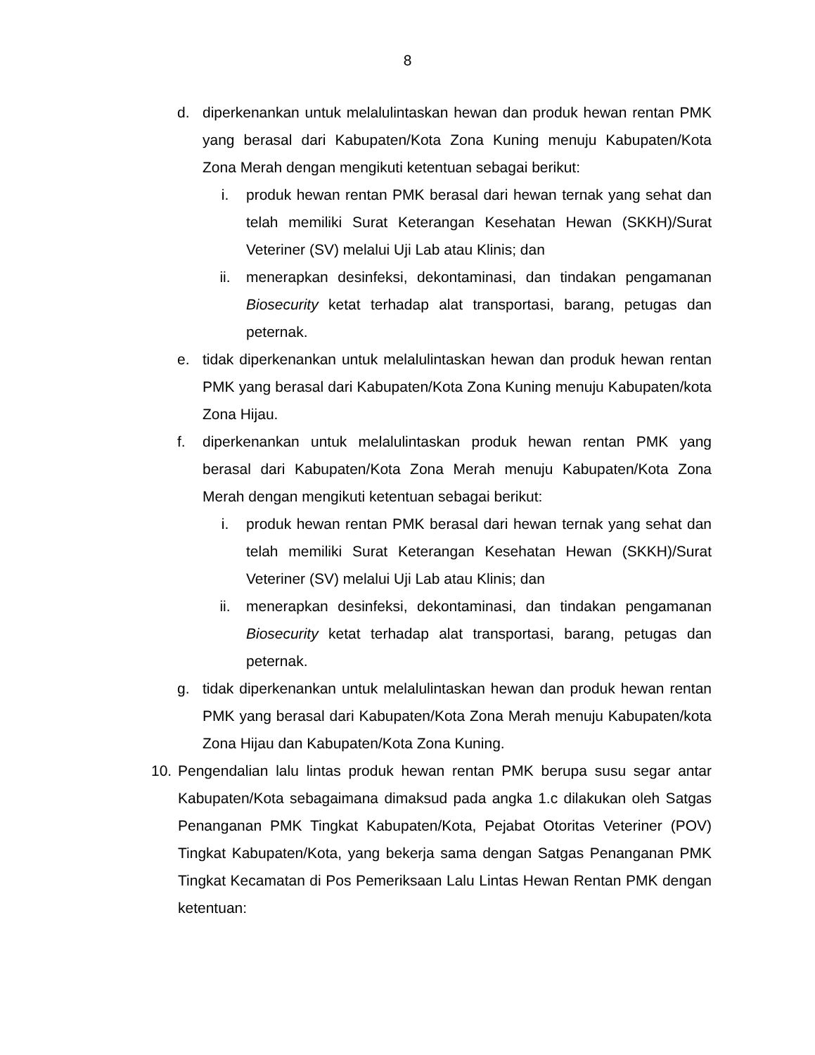8
d. diperkenankan untuk melalulintaskan hewan dan produk hewan rentan PMK yang berasal dari Kabupaten/Kota Zona Kuning menuju Kabupaten/Kota Zona Merah dengan mengikuti ketentuan sebagai berikut:
i. produk hewan rentan PMK berasal dari hewan ternak yang sehat dan telah memiliki Surat Keterangan Kesehatan Hewan (SKKH)/Surat Veteriner (SV) melalui Uji Lab atau Klinis; dan
ii. menerapkan desinfeksi, dekontaminasi, dan tindakan pengamanan Biosecurity ketat terhadap alat transportasi, barang, petugas dan peternak.
e. tidak diperkenankan untuk melalulintaskan hewan dan produk hewan rentan PMK yang berasal dari Kabupaten/Kota Zona Kuning menuju Kabupaten/kota Zona Hijau.
f. diperkenankan untuk melalulintaskan produk hewan rentan PMK yang berasal dari Kabupaten/Kota Zona Merah menuju Kabupaten/Kota Zona Merah dengan mengikuti ketentuan sebagai berikut:
i. produk hewan rentan PMK berasal dari hewan ternak yang sehat dan telah memiliki Surat Keterangan Kesehatan Hewan (SKKH)/Surat Veteriner (SV) melalui Uji Lab atau Klinis; dan
ii. menerapkan desinfeksi, dekontaminasi, dan tindakan pengamanan Biosecurity ketat terhadap alat transportasi, barang, petugas dan peternak.
g. tidak diperkenankan untuk melalulintaskan hewan dan produk hewan rentan PMK yang berasal dari Kabupaten/Kota Zona Merah menuju Kabupaten/kota Zona Hijau dan Kabupaten/Kota Zona Kuning.
10. Pengendalian lalu lintas produk hewan rentan PMK berupa susu segar antar Kabupaten/Kota sebagaimana dimaksud pada angka 1.c dilakukan oleh Satgas Penanganan PMK Tingkat Kabupaten/Kota, Pejabat Otoritas Veteriner (POV) Tingkat Kabupaten/Kota, yang bekerja sama dengan Satgas Penanganan PMK Tingkat Kecamatan di Pos Pemeriksaan Lalu Lintas Hewan Rentan PMK dengan ketentuan: